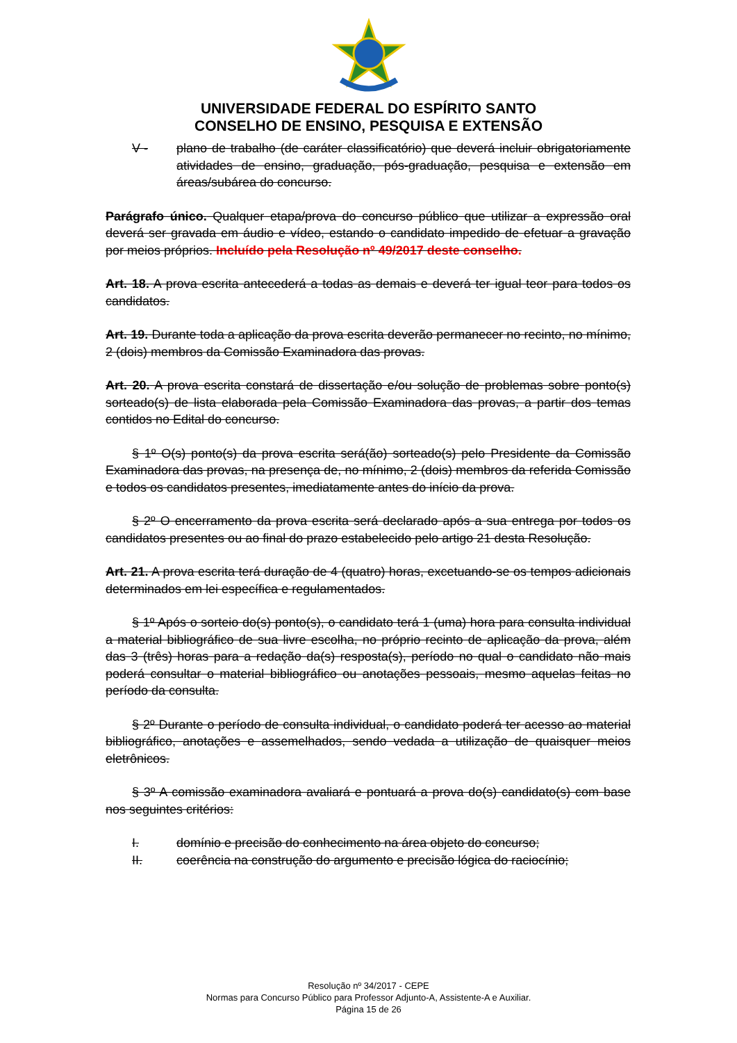UNIVERSIDADE FEDERAL DO ESPÍRITO SANTO
CONSELHO DE ENSINO, PESQUISA E EXTENSÃO
V - plano de trabalho (de caráter classificatório) que deverá incluir obrigatoriamente atividades de ensino, graduação, pós-graduação, pesquisa e extensão em áreas/subárea do concurso.
Parágrafo único. Qualquer etapa/prova do concurso público que utilizar a expressão oral deverá ser gravada em áudio e vídeo, estando o candidato impedido de efetuar a gravação por meios próprios. Incluído pela Resolução nº 49/2017 deste conselho.
Art. 18. A prova escrita antecederá a todas as demais e deverá ter igual teor para todos os candidatos.
Art. 19. Durante toda a aplicação da prova escrita deverão permanecer no recinto, no mínimo, 2 (dois) membros da Comissão Examinadora das provas.
Art. 20. A prova escrita constará de dissertação e/ou solução de problemas sobre ponto(s) sorteado(s) de lista elaborada pela Comissão Examinadora das provas, a partir dos temas contidos no Edital do concurso.
§ 1º O(s) ponto(s) da prova escrita será(ão) sorteado(s) pelo Presidente da Comissão Examinadora das provas, na presença de, no mínimo, 2 (dois) membros da referida Comissão e todos os candidatos presentes, imediatamente antes do início da prova.
§ 2º O encerramento da prova escrita será declarado após a sua entrega por todos os candidatos presentes ou ao final do prazo estabelecido pelo artigo 21 desta Resolução.
Art. 21. A prova escrita terá duração de 4 (quatro) horas, excetuando-se os tempos adicionais determinados em lei específica e regulamentados.
§ 1º Após o sorteio do(s) ponto(s), o candidato terá 1 (uma) hora para consulta individual a material bibliográfico de sua livre escolha, no próprio recinto de aplicação da prova, além das 3 (três) horas para a redação da(s) resposta(s), período no qual o candidato não mais poderá consultar o material bibliográfico ou anotações pessoais, mesmo aquelas feitas no período da consulta.
§ 2º Durante o período de consulta individual, o candidato poderá ter acesso ao material bibliográfico, anotações e assemelhados, sendo vedada a utilização de quaisquer meios eletrônicos.
§ 3º A comissão examinadora avaliará e pontuará a prova do(s) candidato(s) com base nos seguintes critérios:
I. domínio e precisão do conhecimento na área objeto do concurso;
II. coerência na construção do argumento e precisão lógica do raciocínio;
Resolução nº 34/2017 - CEPE
Normas para Concurso Público para Professor Adjunto-A, Assistente-A e Auxiliar.
Página 15 de 26